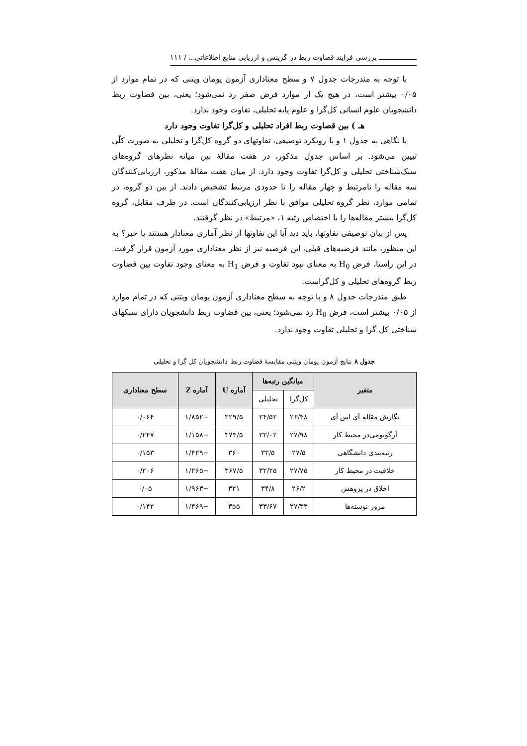ـــــــــــــــــــ بررسی فرایند قضاوت ربط در گزینش و ارزیابی منابع اطلاعاتی... / ۱۱۱
با توجه به مندرجات جدول ۷ و سطح معناداری آزمون یومان ویتنی که در تمام موارد از ۰/۰۵ بیشتر است، در هیچ یک از موارد فرض صفر رد نمی‌شود؛ یعنی، بین قضاوت ربط دانشجویان علوم انسانی کل‌گرا و علوم پایه تحلیلی، تفاوت وجود ندارد.
هـ ) بین قضاوت ربط افراد تحلیلی و کل‌گرا تفاوت وجود دارد
با نگاهی به جدول ۱ و با رویکرد توصیفی، تفاوتهای دو گروه کل‌گرا و تحلیلی به صورت کلّی تبیین می‌شود. بر اساس جدول مذکور، در هفت مقالهٔ بین میانه نظرهای گروه‌های سبک‌شناختی تحلیلی و کل‌گرا تفاوت وجود دارد. از میان هفت مقالهٔ مذکور، ارزیابی‌کنندگان سه مقاله را نامرتبط و چهار مقاله را تا حدودی مرتبط تشخیص دادند. از بین دو گروه، در تمامی موارد، نظر گروه تحلیلی موافق با نظر ارزیابی‌کنندگان است. در طرف مقابل، گروه کل‌گرا بیشتر مقاله‌ها را با اختصاص رتبه ۱، «مرتبط» در نظر گرفتند.
پس از بیان توصیفی تفاوتها، باید دید آیا این تفاوتها از نظر آماری معنادار هستند یا خیر؟ به این منظور، مانند فرضیه‌های قبلی، این فرضیه نیز از نظر معناداری مورد آزمون قرار گرفت. در این راستا، فرض H<sub>0</sub> به معنای نبود تفاوت و فرض H<sub>1</sub> به معنای وجود تفاوت بین قضاوت ربط گروه‌های تحلیلی و کل‌گراست.
طبق مندرجات جدول ۸ و با توجه به سطح معناداری آزمون یومان ویتنی که در تمام موارد از ۰/۰۵ بیشتر است، فرض H<sub>0</sub> رد نمی‌شود؛ یعنی، بین قضاوت ربط دانشجویان دارای سبکهای شناختی کل گرا و تحلیلی تفاوت وجود ندارد.
جدول ۸ نتایج آزمون یومان ویتنی مقایسهٔ قضاوت ربط دانشجویان کل گرا و تحلیلی
| متغیر | میانگین رتبه‌ها | | آماره U | آماره Z | سطح معناداری |
| --- | --- | --- | --- | --- | --- |
| | کل‌گرا | تحلیلی | | | |
| نگارش مقاله آی اس آی | ۲۶/۴۸ | ۳۴/۵۲ | ۳۲۹/۵ | −۱/۸۵۲ | ۰/۰۶۴ |
| آرگونومی‌در محیط کار | ۲۷/۹۸ | ۳۳/۰۲ | ۳۷۴/۵ | −۱/۱۵۸ | ۰/۲۴۷ |
| رتبه‌بندی دانشگاهی | ۲۷/۵ | ۳۳/۵ | ۳۶۰ | −۱/۴۲۹ | ۰/۱۵۳ |
| خلاقیت در محیط کار | ۲۷/۷۵ | ۳۲/۲۵ | ۳۶۷/۵ | −۱/۲۶۵ | ۰/۲۰۶ |
| اخلاق در پژوهش | ۲۶/۲ | ۳۴/۸ | ۳۲۱ | −۱/۹۶۳ | ۰/۰۵ |
| مرور نوشته‌ها | ۲۷/۳۳ | ۳۳/۶۷ | ۳۵۵ | −۱/۴۶۹ | ۰/۱۴۲ |